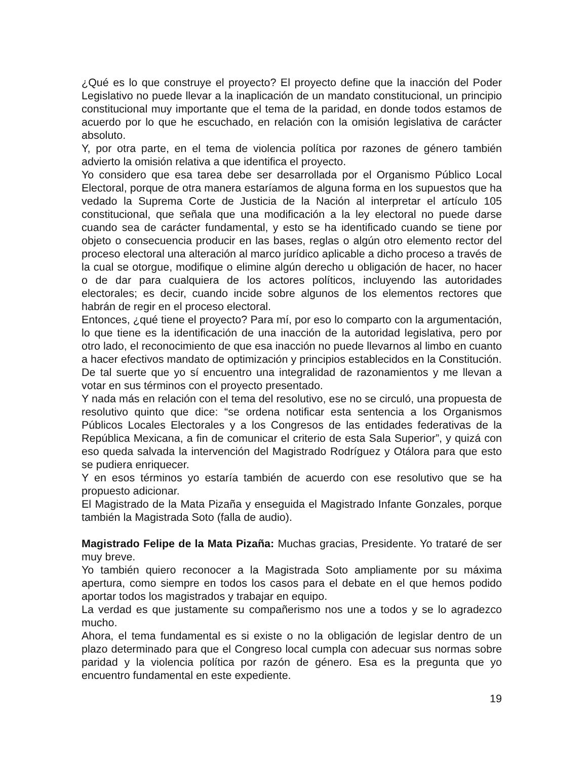¿Qué es lo que construye el proyecto? El proyecto define que la inacción del Poder Legislativo no puede llevar a la inaplicación de un mandato constitucional, un principio constitucional muy importante que el tema de la paridad, en donde todos estamos de acuerdo por lo que he escuchado, en relación con la omisión legislativa de carácter absoluto.
Y, por otra parte, en el tema de violencia política por razones de género también advierto la omisión relativa a que identifica el proyecto.
Yo considero que esa tarea debe ser desarrollada por el Organismo Público Local Electoral, porque de otra manera estaríamos de alguna forma en los supuestos que ha vedado la Suprema Corte de Justicia de la Nación al interpretar el artículo 105 constitucional, que señala que una modificación a la ley electoral no puede darse cuando sea de carácter fundamental, y esto se ha identificado cuando se tiene por objeto o consecuencia producir en las bases, reglas o algún otro elemento rector del proceso electoral una alteración al marco jurídico aplicable a dicho proceso a través de la cual se otorgue, modifique o elimine algún derecho u obligación de hacer, no hacer o de dar para cualquiera de los actores políticos, incluyendo las autoridades electorales; es decir, cuando incide sobre algunos de los elementos rectores que habrán de regir en el proceso electoral.
Entonces, ¿qué tiene el proyecto? Para mí, por eso lo comparto con la argumentación, lo que tiene es la identificación de una inacción de la autoridad legislativa, pero por otro lado, el reconocimiento de que esa inacción no puede llevarnos al limbo en cuanto a hacer efectivos mandato de optimización y principios establecidos en la Constitución.
De tal suerte que yo sí encuentro una integralidad de razonamientos y me llevan a votar en sus términos con el proyecto presentado.
Y nada más en relación con el tema del resolutivo, ese no se circuló, una propuesta de resolutivo quinto que dice: “se ordena notificar esta sentencia a los Organismos Públicos Locales Electorales y a los Congresos de las entidades federativas de la República Mexicana, a fin de comunicar el criterio de esta Sala Superior”, y quizá con eso queda salvada la intervención del Magistrado Rodríguez y Otálora para que esto se pudiera enriquecer.
Y en esos términos yo estaría también de acuerdo con ese resolutivo que se ha propuesto adicionar.
El Magistrado de la Mata Pizaña y enseguida el Magistrado Infante Gonzales, porque también la Magistrada Soto (falla de audio).
Magistrado Felipe de la Mata Pizaña: Muchas gracias, Presidente. Yo trataré de ser muy breve.
Yo también quiero reconocer a la Magistrada Soto ampliamente por su máxima apertura, como siempre en todos los casos para el debate en el que hemos podido aportar todos los magistrados y trabajar en equipo.
La verdad es que justamente su compañerismo nos une a todos y se lo agradezco mucho.
Ahora, el tema fundamental es si existe o no la obligación de legislar dentro de un plazo determinado para que el Congreso local cumpla con adecuar sus normas sobre paridad y la violencia política por razón de género. Esa es la pregunta que yo encuentro fundamental en este expediente.
19